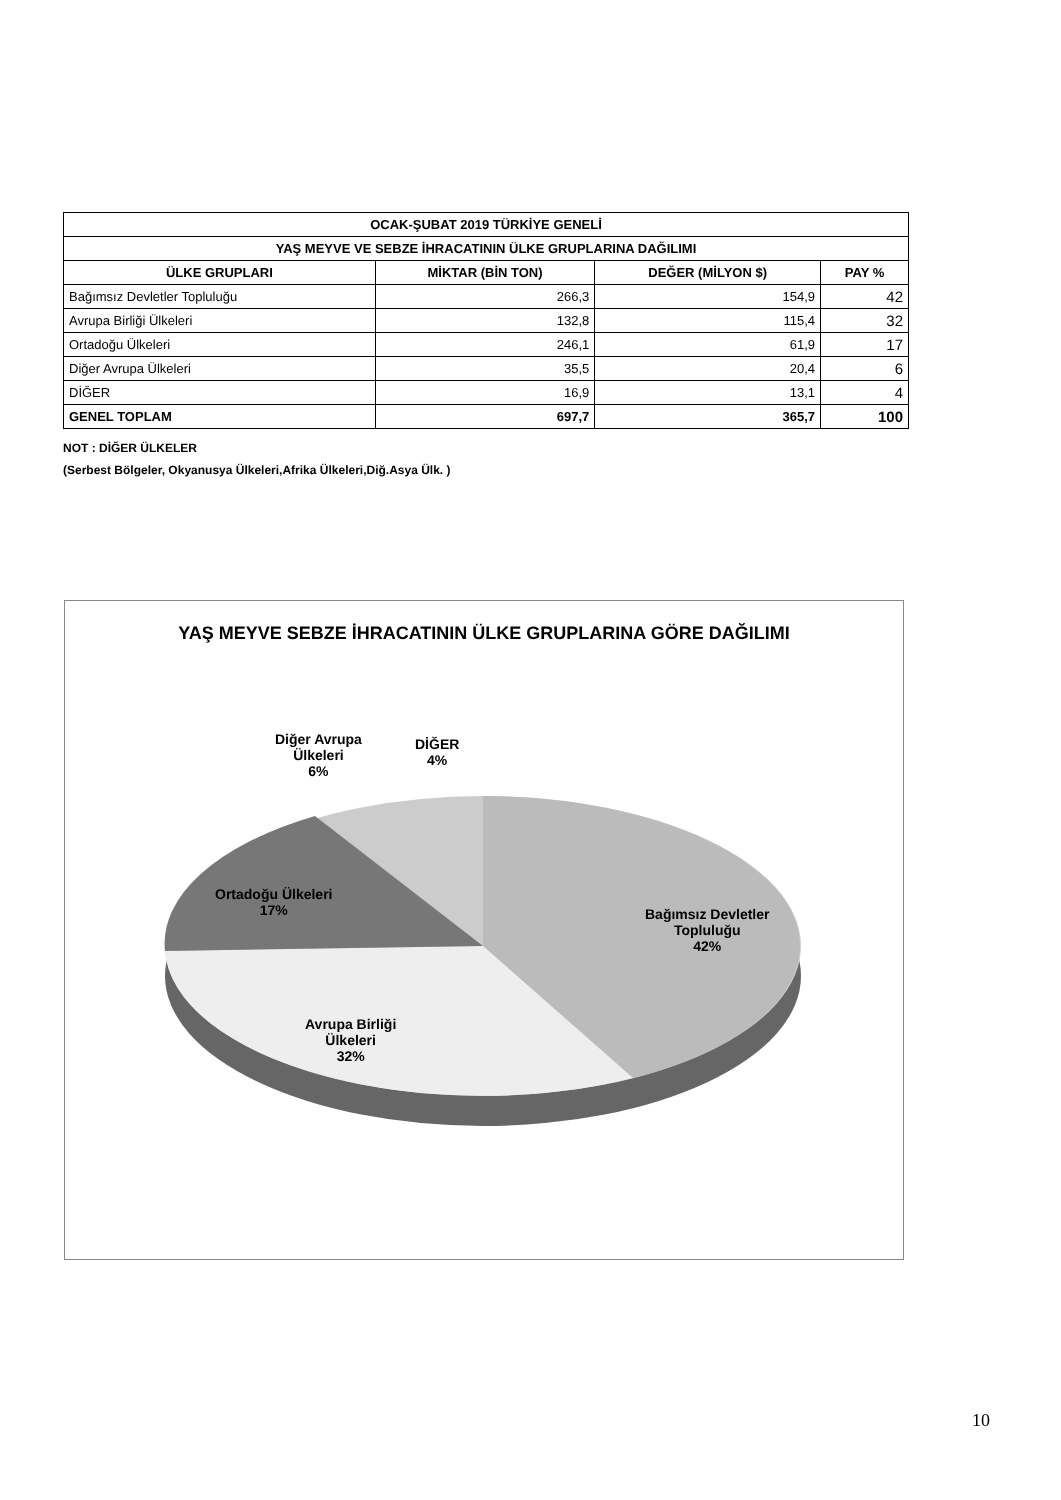| OCAK-ŞUBAT 2019 TÜRKİYE GENELİ | | | |
| --- | --- | --- | --- |
| YAŞ MEYVE VE SEBZE İHRACATININ ÜLKE GRUPLARINA DAĞILIMI | | | |
| ÜLKE GRUPLARI | MİKTAR (BİN TON) | DEĞER (MİLYON $) | PAY % |
| Bağımsız Devletler Topluluğu | 266,3 | 154,9 | 42 |
| Avrupa Birliği Ülkeleri | 132,8 | 115,4 | 32 |
| Ortadoğu Ülkeleri | 246,1 | 61,9 | 17 |
| Diğer Avrupa Ülkeleri | 35,5 | 20,4 | 6 |
| DİĞER | 16,9 | 13,1 | 4 |
| GENEL TOPLAM | 697,7 | 365,7 | 100 |
NOT : DİĞER ÜLKELER
(Serbest Bölgeler, Okyanusya Ülkeleri,Afrika Ülkeleri,Diğ.Asya Ülk. )
YAŞ MEYVE SEBZE İHRACATININ ÜLKE GRUPLARINA GÖRE DAĞILIMI
Diğer Avrupa
Ülkeleri
6%
DİĞER
4%
Ortadoğu Ülkeleri
17%
Bağımsız Devletler
Topluluğu
42%
Avrupa Birliği
Ülkeleri
32%
10